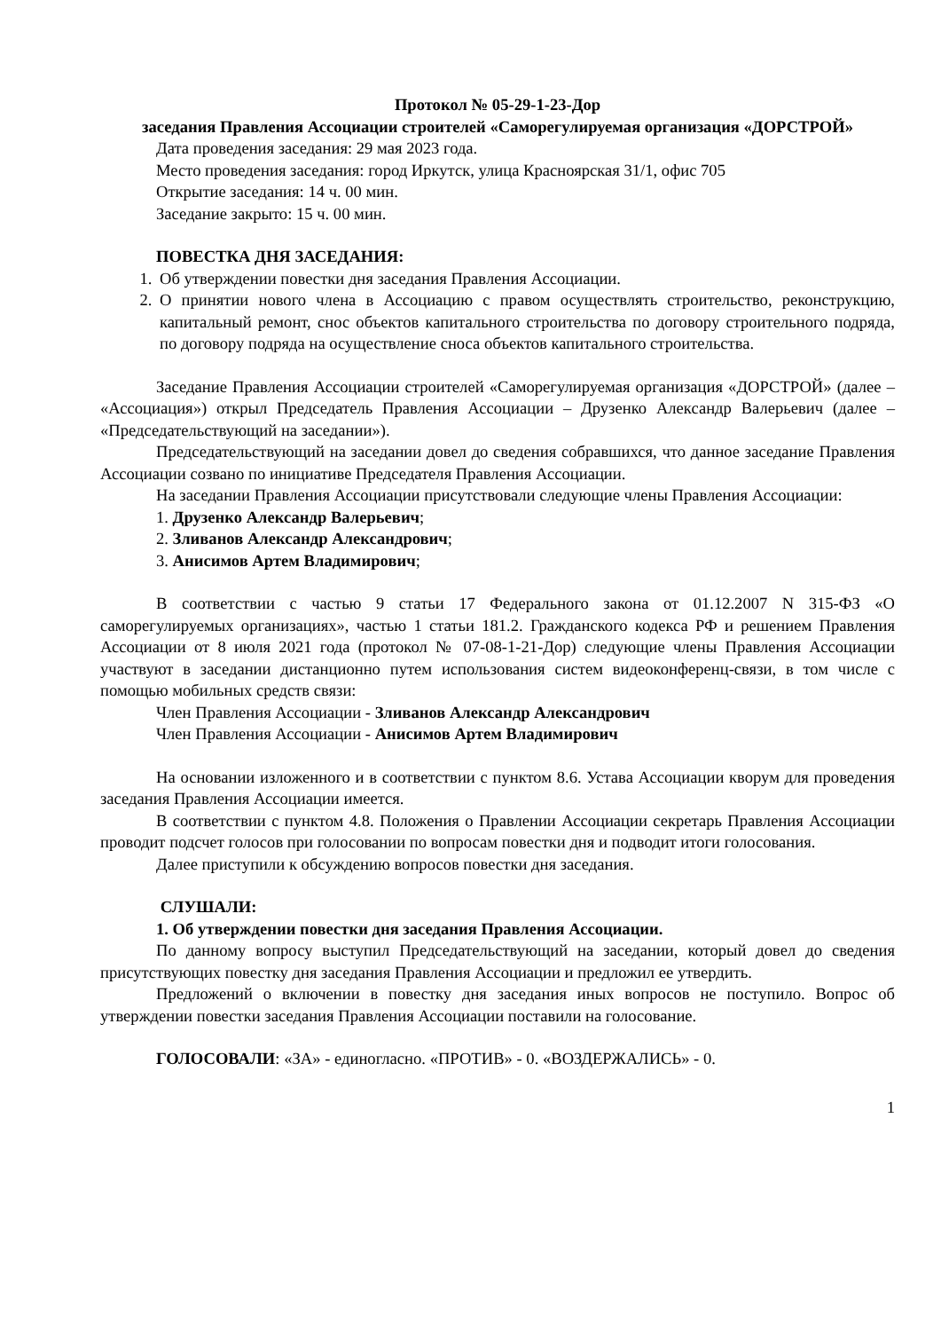Протокол № 05-29-1-23-Дор
заседания Правления Ассоциации строителей «Саморегулируемая организация «ДОРСТРОЙ»
Дата проведения заседания: 29 мая 2023 года.
Место проведения заседания: город Иркутск, улица Красноярская 31/1, офис 705
Открытие заседания: 14 ч. 00 мин.
Заседание закрыто: 15 ч. 00 мин.
ПОВЕСТКА ДНЯ ЗАСЕДАНИЯ:
1. Об утверждении повестки дня заседания Правления Ассоциации.
2. О принятии нового члена в Ассоциацию с правом осуществлять строительство, реконструкцию, капитальный ремонт, снос объектов капитального строительства по договору строительного подряда, по договору подряда на осуществление сноса объектов капитального строительства.
Заседание Правления Ассоциации строителей «Саморегулируемая организация «ДОРСТРОЙ» (далее – «Ассоциация») открыл Председатель Правления Ассоциации – Друзенко Александр Валерьевич (далее – «Председательствующий на заседании»).
Председательствующий на заседании довел до сведения собравшихся, что данное заседание Правления Ассоциации созвано по инициативе Председателя Правления Ассоциации.
На заседании Правления Ассоциации присутствовали следующие члены Правления Ассоциации:
1. Друзенко Александр Валерьевич;
2. Зливанов Александр Александрович;
3. Анисимов Артем Владимирович;
В соответствии с частью 9 статьи 17 Федерального закона от 01.12.2007 N 315-ФЗ «О саморегулируемых организациях», частью 1 статьи 181.2. Гражданского кодекса РФ и решением Правления Ассоциации от 8 июля 2021 года (протокол № 07-08-1-21-Дор) следующие члены Правления Ассоциации участвуют в заседании дистанционно путем использования систем видеоконференц-связи, в том числе с помощью мобильных средств связи:
Член Правления Ассоциации - Зливанов Александр Александрович
Член Правления Ассоциации - Анисимов Артем Владимирович
На основании изложенного и в соответствии с пунктом 8.6. Устава Ассоциации кворум для проведения заседания Правления Ассоциации имеется.
В соответствии с пунктом 4.8. Положения о Правлении Ассоциации секретарь Правления Ассоциации проводит подсчет голосов при голосовании по вопросам повестки дня и подводит итоги голосования.
Далее приступили к обсуждению вопросов повестки дня заседания.
СЛУШАЛИ:
1. Об утверждении повестки дня заседания Правления Ассоциации.
По данному вопросу выступил Председательствующий на заседании, который довел до сведения присутствующих повестку дня заседания Правления Ассоциации и предложил ее утвердить.
Предложений о включении в повестку дня заседания иных вопросов не поступило. Вопрос об утверждении повестки заседания Правления Ассоциации поставили на голосование.
ГОЛОСОВАЛИ: «ЗА» - единогласно. «ПРОТИВ» - 0. «ВОЗДЕРЖАЛИСЬ» - 0.
1